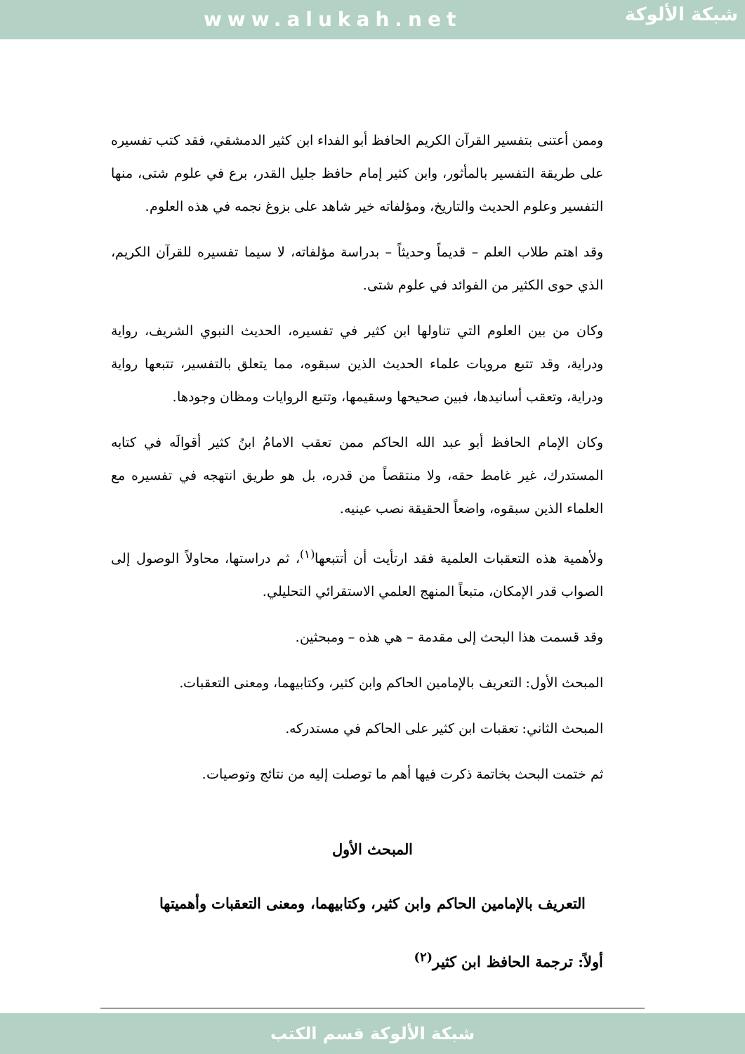www.alukah.net
شبكة الألوكة
وممن أعتنى بتفسير القرآن الكريم الحافظ أبو الفداء ابن كثير الدمشقي، فقد كتب تفسيره على طريقة التفسير بالمأثور، وابن كثير إمام حافظ جليل القدر، برع في علوم شتى، منها التفسير وعلوم الحديث والتاريخ، ومؤلفاته خير شاهد على بزوغ نجمه في هذه العلوم.
وقد اهتم طلاب العلم – قديماً وحديثاً – بدراسة مؤلفاته، لا سيما تفسيره للقرآن الكريم، الذي حوى الكثير من الفوائد في علوم شتى.
وكان من بين العلوم التي تناولها ابن كثير في تفسيره، الحديث النبوي الشريف، رواية ودراية، وقد تتبع مرويات علماء الحديث الذين سبقوه، مما يتعلق بالتفسير، تتبعها رواية ودراية، وتعقب أسانيدها، فبين صحيحها وسقيمها، وتتبع الروايات ومظان وجودها.
وكان الإمام الحافظ أبو عبد الله الحاكم ممن تعقب الامامُ ابنُ كثير أقوالَه في كتابه المستدرك، غير غامط حقه، ولا منتقصاً من قدره، بل هو طريق انتهجه في تفسيره مع العلماء الذين سبقوه، واضعاً الحقيقة نصب عينيه.
ولأهمية هذه التعقبات العلمية فقد ارتأيت أن أتتبعها<sup>(١)</sup>، ثم دراستها، محاولاً الوصول إلى الصواب قدر الإمكان، متبعاً المنهج العلمي الاستقرائي التحليلي.
وقد قسمت هذا البحث إلى مقدمة – هي هذه – ومبحثين.
المبحث الأول: التعريف بالإمامين الحاكم وابن كثير، وكتابيهما، ومعنى التعقبات.
المبحث الثاني: تعقبات ابن كثير على الحاكم في مستدركه.
ثم ختمت البحث بخاتمة ذكرت فيها أهم ما توصلت إليه من نتائج وتوصيات.
المبحث الأول
التعريف بالإمامين الحاكم وابن كثير، وكتابيهما، ومعنى التعقبات وأهميتها
أولاً: ترجمة الحافظ ابن كثير<sup>(٢)</sup>
شبكة الألوكة قسم الكتب